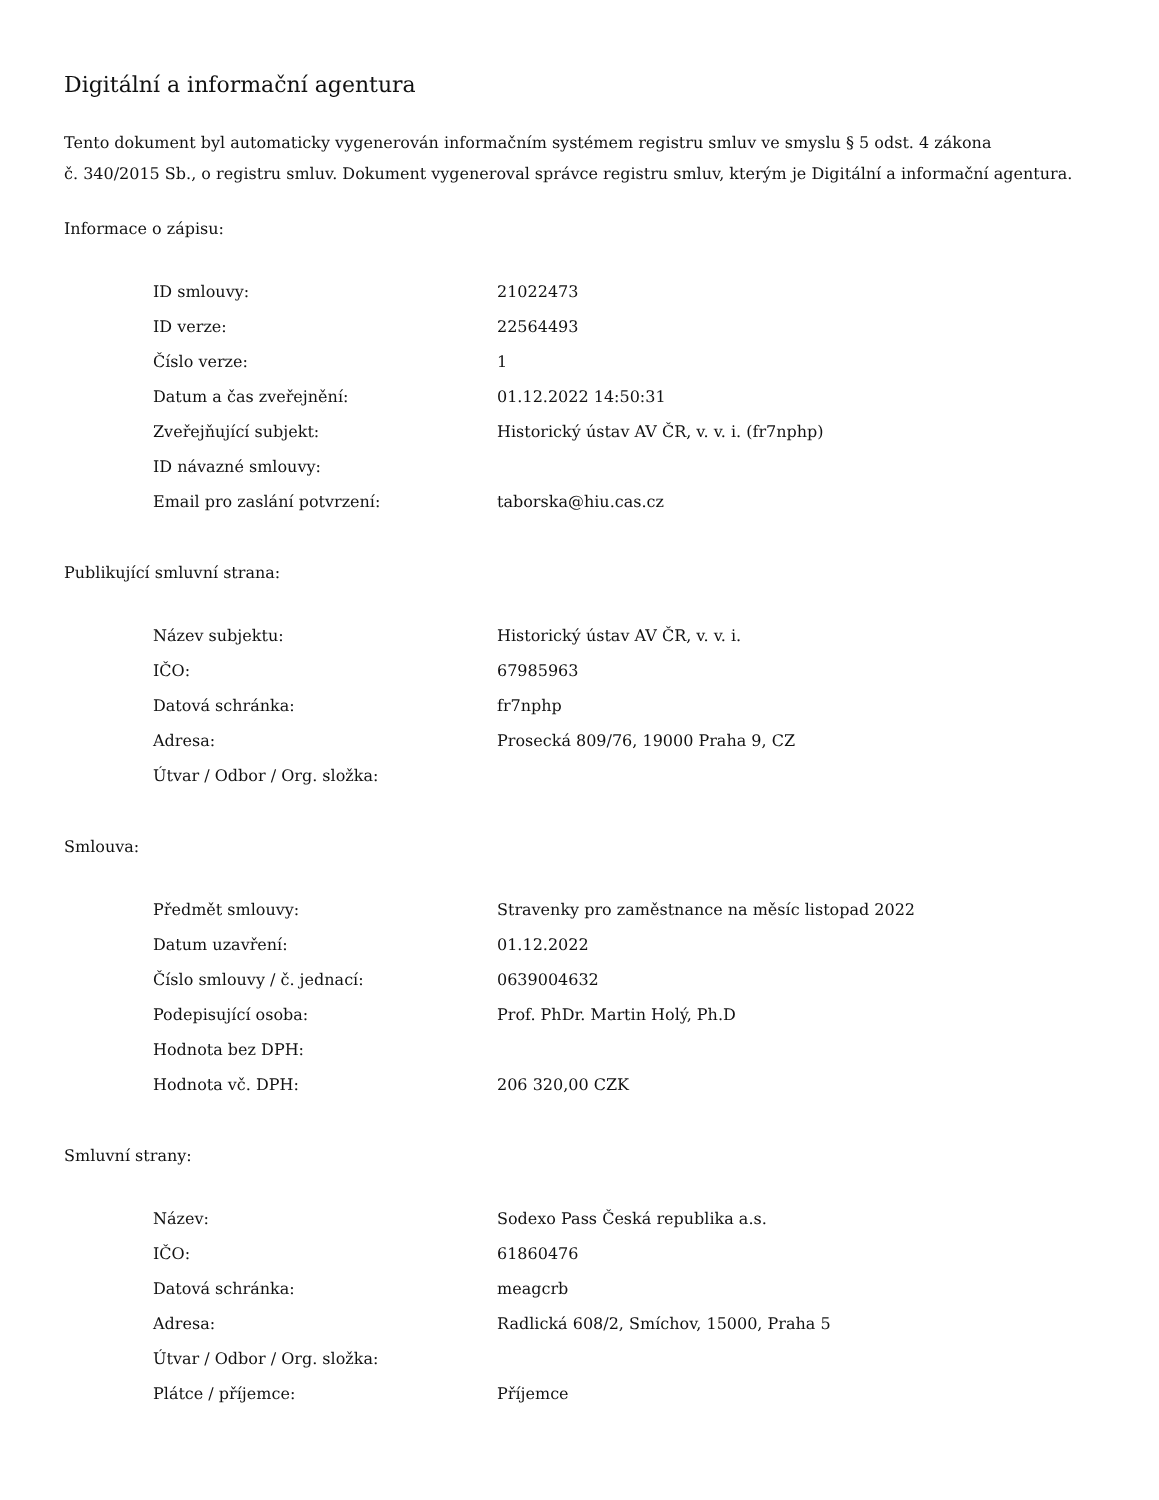Digitální a informační agentura
Tento dokument byl automaticky vygenerován informačním systémem registru smluv ve smyslu § 5 odst. 4 zákona
č. 340/2015 Sb., o registru smluv. Dokument vygeneroval správce registru smluv, kterým je Digitální a informační agentura.
Informace o zápisu:
| ID smlouvy: | 21022473 |
| ID verze: | 22564493 |
| Číslo verze: | 1 |
| Datum a čas zveřejnění: | 01.12.2022 14:50:31 |
| Zveřejňující subjekt: | Historický ústav AV ČR, v. v. i. (fr7nphp) |
| ID návazné smlouvy: | |
| Email pro zaslání potvrzení: | taborska@hiu.cas.cz |
Publikující smluvní strana:
| Název subjektu: | Historický ústav AV ČR, v. v. i. |
| IČO: | 67985963 |
| Datová schránka: | fr7nphp |
| Adresa: | Prosecká 809/76, 19000 Praha 9, CZ |
| Útvar / Odbor / Org. složka: | |
Smlouva:
| Předmět smlouvy: | Stravenky pro zaměstnance na měsíc listopad 2022 |
| Datum uzavření: | 01.12.2022 |
| Číslo smlouvy / č. jednací: | 0639004632 |
| Podepisující osoba: | Prof. PhDr. Martin Holý, Ph.D |
| Hodnota bez DPH: | |
| Hodnota vč. DPH: | 206 320,00 CZK |
Smluvní strany:
| Název: | Sodexo Pass Česká republika a.s. |
| IČO: | 61860476 |
| Datová schránka: | meagcrb |
| Adresa: | Radlická 608/2, Smíchov, 15000, Praha 5 |
| Útvar / Odbor / Org. složka: | |
| Plátce / příjemce: | Příjemce |